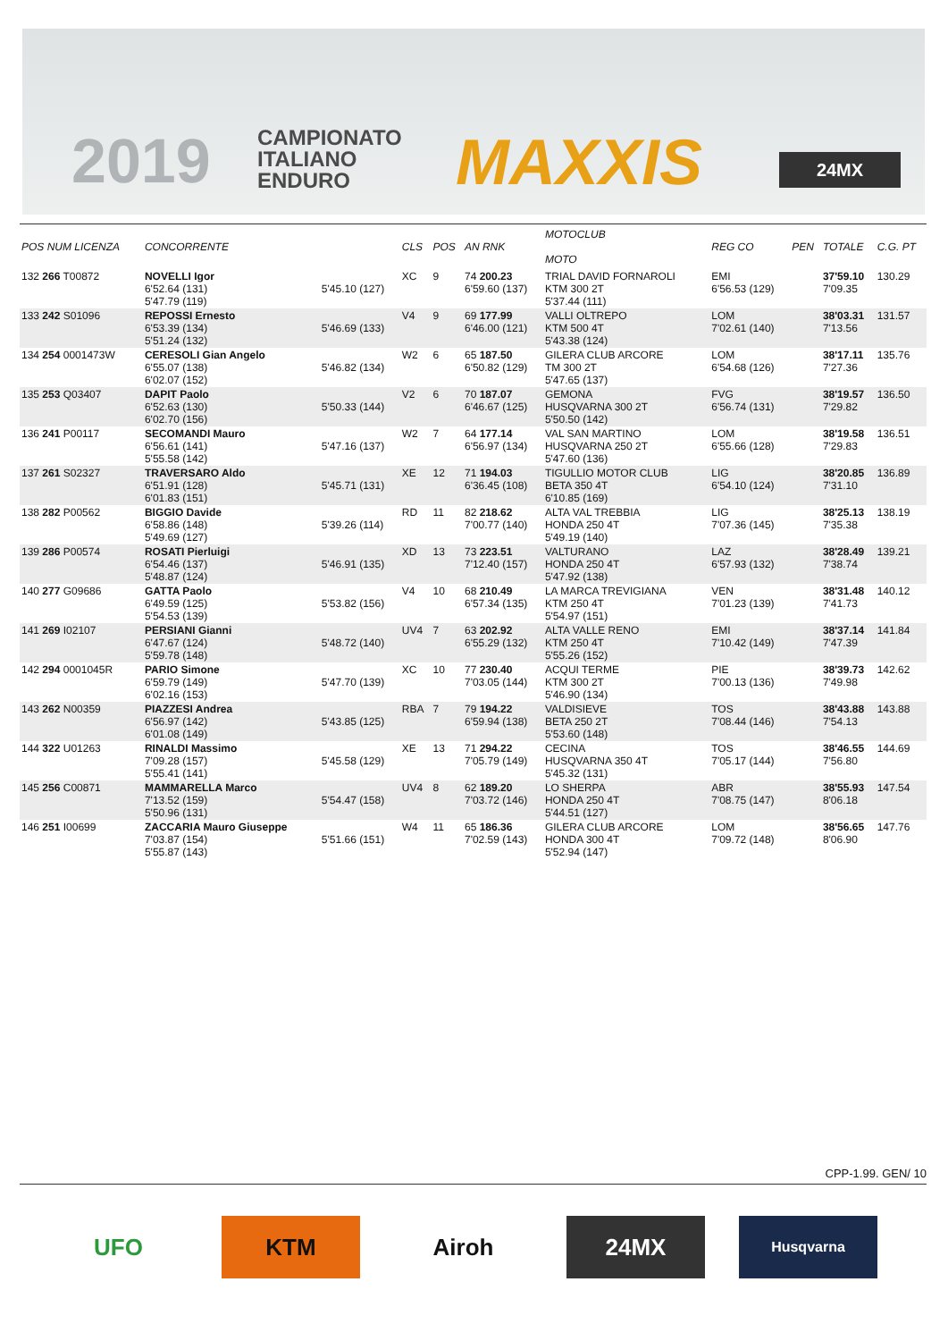2019
CAMPIONATO
ITALIANO
ENDURO
MAXXIS 24MX
| POS NUM LICENZA | CONCORRENTE | | CLS | POS | AN RNK | MOTOCLUB MOTO | | REG CO | PEN | TOTALE | C.G. PT |
| --- | --- | --- | --- | --- | --- | --- | --- | --- | --- | --- | --- |
| 132 266 T00872 | NOVELLI Igor 6'52.64 (131) 5'47.79 (119) | 5'45.10 (127) | XC | 9 | 74 200.23 6'59.60 (137) | TRIAL DAVID FORNAROLI KTM 300 2T 5'37.44 (111) | | EMI 6'56.53 (129) | | 37'59.10 7'09.35 | 130.29 |
| 133 242 S01096 | REPOSSI Ernesto 6'53.39 (134) 5'51.24 (132) | 5'46.69 (133) | V4 | 9 | 69 177.99 6'46.00 (121) | VALLI OLTREPO KTM 500 4T 5'43.38 (124) | | LOM 7'02.61 (140) | | 38'03.31 7'13.56 | 131.57 |
| 134 254 0001473W | CERESOLI Gian Angelo 6'55.07 (138) 6'02.07 (152) | 5'46.82 (134) | W2 | 6 | 65 187.50 6'50.82 (129) | GILERA CLUB ARCORE TM 300 2T 5'47.65 (137) | | LOM 6'54.68 (126) | | 38'17.11 7'27.36 | 135.76 |
| 135 253 Q03407 | DAPIT Paolo 6'52.63 (130) 6'02.70 (156) | 5'50.33 (144) | V2 | 6 | 70 187.07 6'46.67 (125) | GEMONA HUSQVARNA 300 2T 5'50.50 (142) | | FVG 6'56.74 (131) | | 38'19.57 7'29.82 | 136.50 |
| 136 241 P00117 | SECOMANDI Mauro 6'56.61 (141) 5'55.58 (142) | 5'47.16 (137) | W2 | 7 | 64 177.14 6'56.97 (134) | VAL SAN MARTINO HUSQVARNA 250 2T 5'47.60 (136) | | LOM 6'55.66 (128) | | 38'19.58 7'29.83 | 136.51 |
| 137 261 S02327 | TRAVERSARO Aldo 6'51.91 (128) 6'01.83 (151) | 5'45.71 (131) | XE | 12 | 71 194.03 6'36.45 (108) | TIGULLIO MOTOR CLUB BETA 350 4T 6'10.85 (169) | | LIG 6'54.10 (124) | | 38'20.85 7'31.10 | 136.89 |
| 138 282 P00562 | BIGGIO Davide 6'58.86 (148) 5'49.69 (127) | 5'39.26 (114) | RD | 11 | 82 218.62 7'00.77 (140) | ALTA VAL TREBBIA HONDA 250 4T 5'49.19 (140) | | LIG 7'07.36 (145) | | 38'25.13 7'35.38 | 138.19 |
| 139 286 P00574 | ROSATI Pierluigi 6'54.46 (137) 5'48.87 (124) | 5'46.91 (135) | XD | 13 | 73 223.51 7'12.40 (157) | VALTURANO HONDA 250 4T 5'47.92 (138) | | LAZ 6'57.93 (132) | | 38'28.49 7'38.74 | 139.21 |
| 140 277 G09686 | GATTA Paolo 6'49.59 (125) 5'54.53 (139) | 5'53.82 (156) | V4 | 10 | 68 210.49 6'57.34 (135) | LA MARCA TREVIGIANA KTM 250 4T 5'54.97 (151) | | VEN 7'01.23 (139) | | 38'31.48 7'41.73 | 140.12 |
| 141 269 I02107 | PERSIANI Gianni 6'47.67 (124) 5'59.78 (148) | 5'48.72 (140) | UV4 | 7 | 63 202.92 6'55.29 (132) | ALTA VALLE RENO KTM 250 4T 5'55.26 (152) | | EMI 7'10.42 (149) | | 38'37.14 7'47.39 | 141.84 |
| 142 294 0001045R | PARIO Simone 6'59.79 (149) 6'02.16 (153) | 5'47.70 (139) | XC | 10 | 77 230.40 7'03.05 (144) | ACQUI TERME KTM 300 2T 5'46.90 (134) | | PIE 7'00.13 (136) | | 38'39.73 7'49.98 | 142.62 |
| 143 262 N00359 | PIAZZESI Andrea 6'56.97 (142) 6'01.08 (149) | 5'43.85 (125) | RBA | 7 | 79 194.22 6'59.94 (138) | VALDISIEVE BETA 250 2T 5'53.60 (148) | | TOS 7'08.44 (146) | | 38'43.88 7'54.13 | 143.88 |
| 144 322 U01263 | RINALDI Massimo 7'09.28 (157) 5'55.41 (141) | 5'45.58 (129) | XE | 13 | 71 294.22 7'05.79 (149) | CECINA HUSQVARNA 350 4T 5'45.32 (131) | | TOS 7'05.17 (144) | | 38'46.55 7'56.80 | 144.69 |
| 145 256 C00871 | MAMMARELLA Marco 7'13.52 (159) 5'50.96 (131) | 5'54.47 (158) | UV4 | 8 | 62 189.20 7'03.72 (146) | LO SHERPA HONDA 250 4T 5'44.51 (127) | | ABR 7'08.75 (147) | | 38'55.93 8'06.18 | 147.54 |
| 146 251 I00699 | ZACCARIA Mauro Giuseppe 7'03.87 (154) 5'55.87 (143) | 5'51.66 (151) | W4 | 11 | 65 186.36 7'02.59 (143) | GILERA CLUB ARCORE HONDA 300 4T 5'52.94 (147) | | LOM 7'09.72 (148) | | 38'56.65 8'06.90 | 147.76 |
CPP-1.99. GEN/ 10
UFO KTM Airoh 24MX
Husqvarna